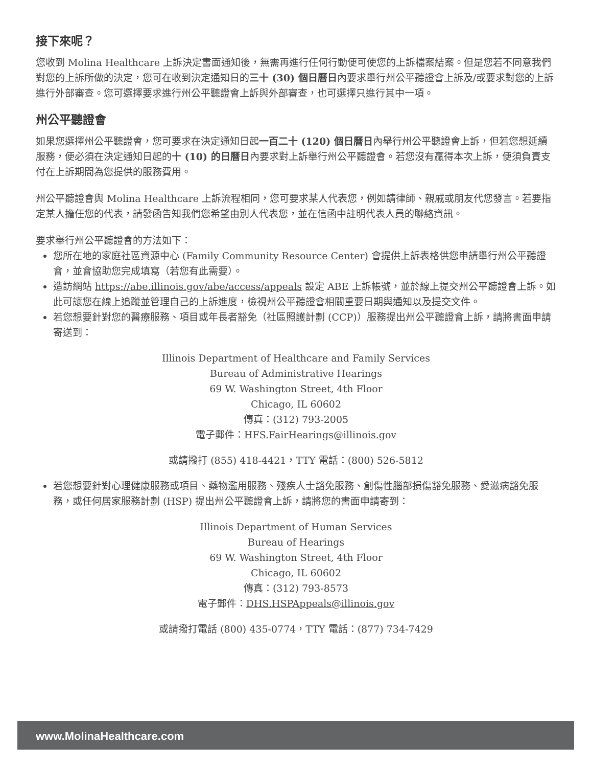接下來呢？
您收到 Molina Healthcare 上訴決定書面通知後，無需再進行任何行動便可使您的上訴檔案結案。但是您若不同意我們對您的上訴所做的決定，您可在收到決定通知日的三十 (30) 個日曆日內要求舉行州公平聽證會上訴及/或要求對您的上訴進行外部審查。您可選擇要求進行州公平聽證會上訴與外部審查，也可選擇只進行其中一項。
州公平聽證會
如果您選擇州公平聽證會，您可要求在決定通知日起一百二十 (120) 個日曆日內舉行州公平聽證會上訴，但若您想延續服務，便必須在決定通知日起的十 (10) 的日曆日內要求對上訴舉行州公平聽證會。若您沒有贏得本次上訴，便須負責支付在上訴期間為您提供的服務費用。
州公平聽證會與 Molina Healthcare 上訴流程相同，您可要求某人代表您，例如請律師、親戚或朋友代您發言。若要指定某人擔任您的代表，請發函告知我們您希望由別人代表您，並在信函中註明代表人員的聯絡資訊。
要求舉行州公平聽證會的方法如下：
您所在地的家庭社區資源中心 (Family Community Resource Center) 會提供上訴表格供您申請舉行州公平聽證會，並會協助您完成填寫（若您有此需要）。
造訪網站 https://abe.illinois.gov/abe/access/appeals 設定 ABE 上訴帳號，並於線上提交州公平聽證會上訴。如此可讓您在線上追蹤並管理自己的上訴進度，檢視州公平聽證會相關重要日期與通知以及提交文件。
若您想要針對您的醫療服務、項目或年長者豁免（社區照護計劃 (CCP)）服務提出州公平聽證會上訴，請將書面申請寄送到：
Illinois Department of Healthcare and Family Services
Bureau of Administrative Hearings
69 W. Washington Street, 4th Floor
Chicago, IL 60602
傳真：(312) 793-2005
電子郵件：HFS.FairHearings@illinois.gov
或請撥打 (855) 418-4421，TTY 電話：(800) 526-5812
若您想要針對心理健康服務或項目、藥物濫用服務、殘疾人士豁免服務、創傷性腦部損傷豁免服務、愛滋病豁免服務，或任何居家服務計劃 (HSP) 提出州公平聽證會上訴，請將您的書面申請寄到：
Illinois Department of Human Services
Bureau of Hearings
69 W. Washington Street, 4th Floor
Chicago, IL 60602
傳真：(312) 793-8573
電子郵件：DHS.HSPAppeals@illinois.gov
或請撥打電話 (800) 435-0774，TTY 電話：(877) 734-7429
www.MolinaHealthcare.com